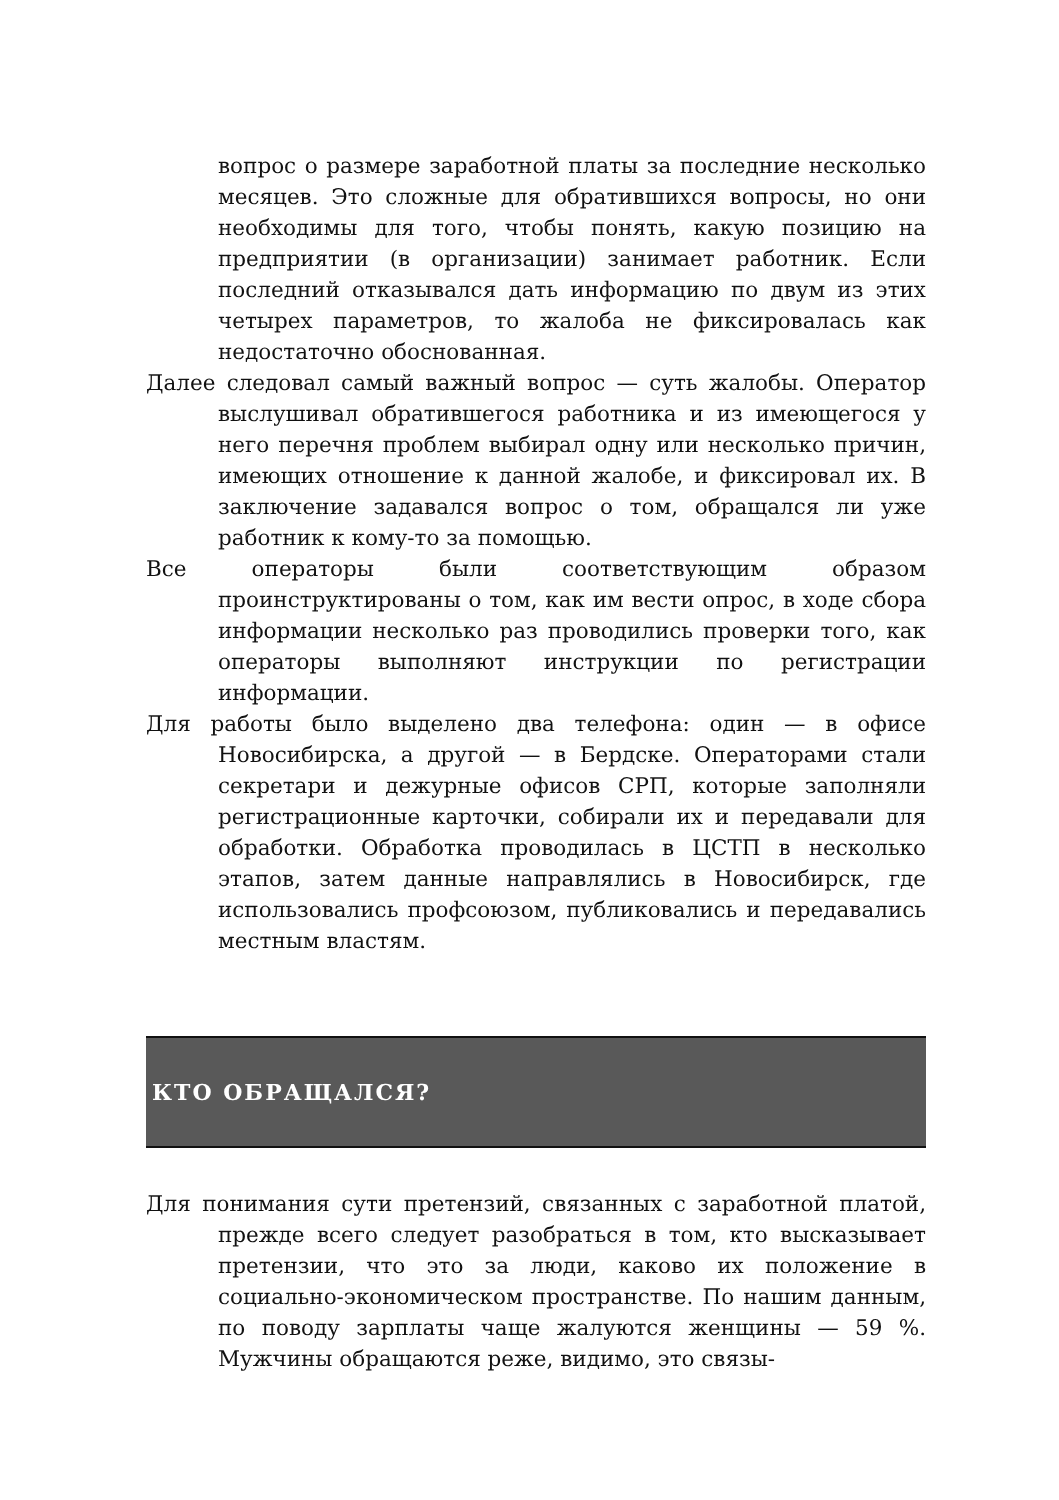вопрос о размере заработной платы за последние несколько месяцев. Это сложные для обратившихся вопросы, но они необходимы для того, чтобы понять, какую позицию на предприятии (в организации) занимает работник. Если последний отказывался дать информацию по двум из этих четырех параметров, то жалоба не фиксировалась как недостаточно обоснованная.
Далее следовал самый важный вопрос — суть жалобы. Оператор выслушивал обратившегося работника и из имеющегося у него перечня проблем выбирал одну или несколько причин, имеющих отношение к данной жалобе, и фиксировал их. В заключение задавался вопрос о том, обращался ли уже работник к кому-то за помощью.
Все операторы были соответствующим образом проинструктированы о том, как им вести опрос, в ходе сбора информации несколько раз проводились проверки того, как операторы выполняют инструкции по регистрации информации.
Для работы было выделено два телефона: один — в офисе Новосибирска, а другой — в Бердске. Операторами стали секретари и дежурные офисов СРП, которые заполняли регистрационные карточки, собирали их и передавали для обработки. Обработка проводилась в ЦСТП в несколько этапов, затем данные направлялись в Новосибирск, где использовались профсоюзом, публиковались и передавались местным властям.
КТО ОБРАЩАЛСЯ?
Для понимания сути претензий, связанных с заработной платой, прежде всего следует разобраться в том, кто высказывает претензии, что это за люди, каково их положение в социально-экономическом пространстве. По нашим данным, по поводу зарплаты чаще жалуются женщины — 59 %. Мужчины обращаются реже, видимо, это связы-